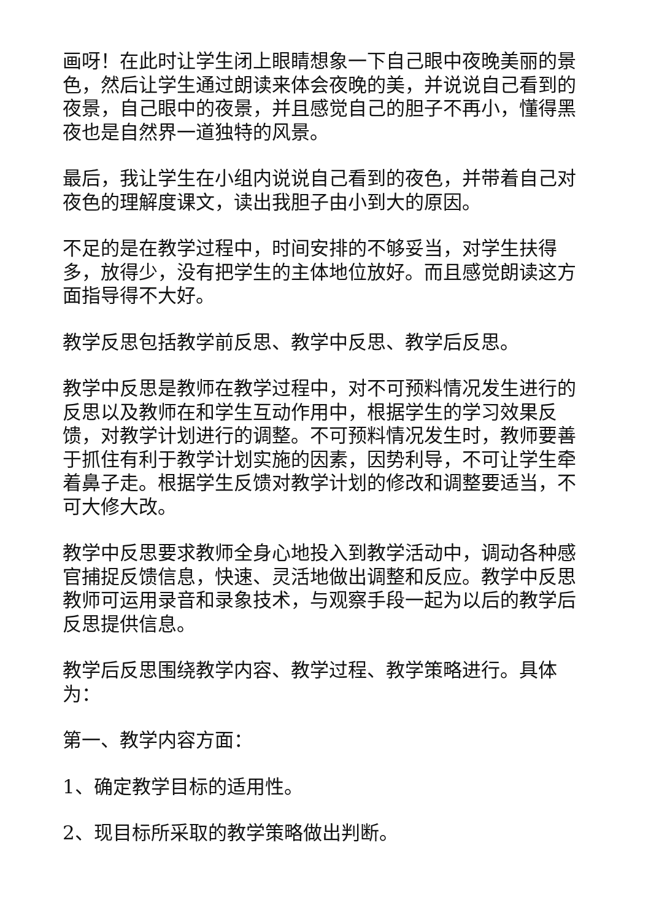画呀！在此时让学生闭上眼睛想象一下自己眼中夜晚美丽的景色，然后让学生通过朗读来体会夜晚的美，并说说自己看到的夜景，自己眼中的夜景，并且感觉自己的胆子不再小，懂得黑夜也是自然界一道独特的风景。
最后，我让学生在小组内说说自己看到的夜色，并带着自己对夜色的理解度课文，读出我胆子由小到大的原因。
不足的是在教学过程中，时间安排的不够妥当，对学生扶得多，放得少，没有把学生的主体地位放好。而且感觉朗读这方面指导得不大好。
教学反思包括教学前反思、教学中反思、教学后反思。
教学中反思是教师在教学过程中，对不可预料情况发生进行的反思以及教师在和学生互动作用中，根据学生的学习效果反馈，对教学计划进行的调整。不可预料情况发生时，教师要善于抓住有利于教学计划实施的因素，因势利导，不可让学生牵着鼻子走。根据学生反馈对教学计划的修改和调整要适当，不可大修大改。
教学中反思要求教师全身心地投入到教学活动中，调动各种感官捕捉反馈信息，快速、灵活地做出调整和反应。教学中反思教师可运用录音和录象技术，与观察手段一起为以后的教学后反思提供信息。
教学后反思围绕教学内容、教学过程、教学策略进行。具体为：
第一、教学内容方面：
1、确定教学目标的适用性。
2、现目标所采取的教学策略做出判断。